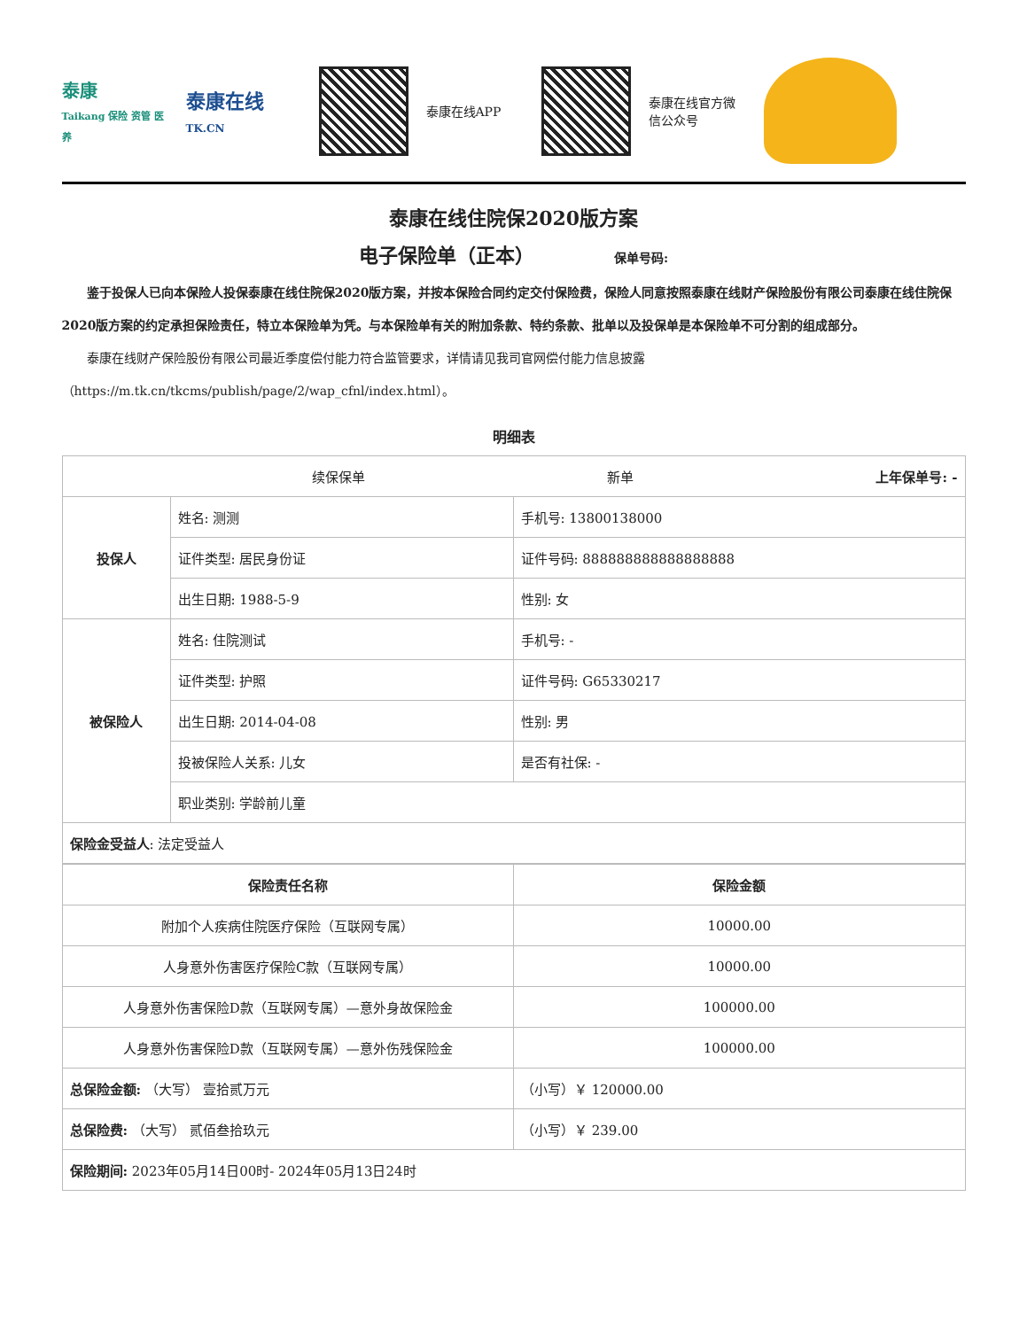泰康
Taikang 保险 资管 医养
泰康在线
TK.CN
泰康在线APP
泰康在线官方微信公众号
泰康在线住院保2020版方案
电子保险单（正本） 保单号码:
鉴于投保人已向本保险人投保泰康在线住院保2020版方案，并按本保险合同约定交付保险费，保险人同意按照泰康在线财产保险股份有限公司泰康在线住院保2020版方案的约定承担保险责任，特立本保险单为凭。与本保险单有关的附加条款、特约条款、批单以及投保单是本保险单不可分割的组成部分。
泰康在线财产保险股份有限公司最近季度偿付能力符合监管要求，详情请见我司官网偿付能力信息披露 （https://m.tk.cn/tkcms/publish/page/2/wap_cfnl/index.html）。
明细表
| 续保保单 新单 上年保单号: - | | |
| 投保人 | 姓名: 测测 | 手机号: 13800138000 |
| | 证件类型: 居民身份证 | 证件号码: 888888888888888888 |
| | 出生日期: 1988-5-9 | 性别: 女 |
| 被保险人 | 姓名: 住院测试 | 手机号: - |
| | 证件类型: 护照 | 证件号码: G65330217 |
| | 出生日期: 2014-04-08 | 性别: 男 |
| | 投被保险人关系: 儿女 | 是否有社保: - |
| | 职业类别: 学龄前儿童 | |
| 保险金受益人 : 法定受益人 | | |
| 保险责任名称 | 保险金额 |
| --- | --- |
| 附加个人疾病住院医疗保险（互联网专属） | 10000.00 |
| 人身意外伤害医疗保险C款（互联网专属） | 10000.00 |
| 人身意外伤害保险D款（互联网专属）—意外身故保险金 | 100000.00 |
| 人身意外伤害保险D款（互联网专属）—意外伤残保险金 | 100000.00 |
| 总保险金额: （大写） 壹拾贰万元 | （小写）￥ 120000.00 |
| 总保险费: （大写） 贰佰叁拾玖元 | （小写）￥ 239.00 |
| 保险期间: 2023年05月14日00时- 2024年05月13日24时 | |